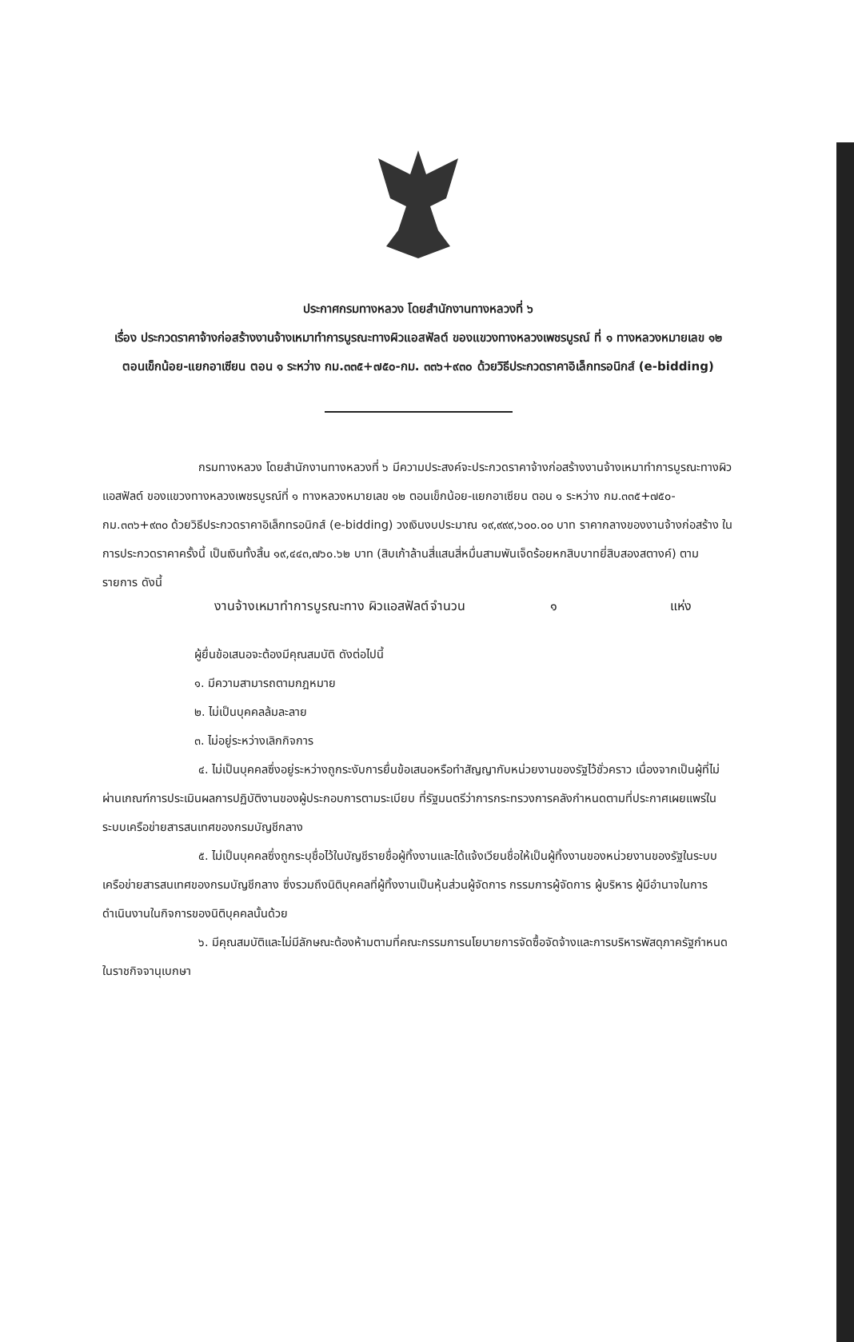ประกาศกรมทางหลวง โดยสำนักงานทางหลวงที่ ๖
เรื่อง ประกวดราคาจ้างก่อสร้างงานจ้างเหมาทำการบูรณะทางผิวแอสฟัลต์ ของแขวงทางหลวงเพชรบูรณ์ ที่ ๑ ทางหลวงหมายเลข ๑๒ ตอนเข็กน้อย-แยกอาเซียน ตอน ๑ ระหว่าง กม.๓๓๕+๗๕๐-กม. ๓๓๖+๙๓๐ ด้วยวิธีประกวดราคาอิเล็กทรอนิกส์ (e-bidding)
กรมทางหลวง โดยสำนักงานทางหลวงที่ ๖ มีความประสงค์จะประกวดราคาจ้างก่อสร้างงานจ้างเหมาทำการบูรณะทางผิวแอสฟัลต์ ของแขวงทางหลวงเพชรบูรณ์ที่ ๑ ทางหลวงหมายเลข ๑๒ ตอนเข็กน้อย-แยกอาเซียน ตอน ๑ ระหว่าง กม.๓๓๕+๗๕๐-กม.๓๓๖+๙๓๐ ด้วยวิธีประกวดราคาอิเล็กทรอนิกส์ (e-bidding) วงเงินงบประมาณ ๑๙,๙๙๙,๖๐๐.๐๐ บาท ราคากลางของงานจ้างก่อสร้าง ในการประกวดราคาครั้งนี้ เป็นเงินทั้งสิ้น ๑๙,๔๔๓,๗๖๐.๖๒ บาท (สิบเก้าล้านสี่แสนสี่หมื่นสามพันเจ็ดร้อยหกสิบบาทยี่สิบสองสตางค์) ตามรายการ ดังนี้
งานจ้างเหมาทำการบูรณะทาง ผิวแอสฟัลต์ จำนวน ๑ แห่ง
ผู้ยื่นข้อเสนอจะต้องมีคุณสมบัติ ดังต่อไปนี้
๑. มีความสามารถตามกฎหมาย
๒. ไม่เป็นบุคคลล้มละลาย
๓. ไม่อยู่ระหว่างเลิกกิจการ
๔. ไม่เป็นบุคคลซึ่งอยู่ระหว่างถูกระงับการยื่นข้อเสนอหรือทำสัญญากับหน่วยงานของรัฐไว้ชั่วคราว เนื่องจากเป็นผู้ที่ไม่ผ่านเกณฑ์การประเมินผลการปฏิบัติงานของผู้ประกอบการตามระเบียบ ที่รัฐมนตรีว่าการกระทรวงการคลังกำหนดตามที่ประกาศเผยแพร่ในระบบเครือข่ายสารสนเทศของกรมบัญชีกลาง
๕. ไม่เป็นบุคคลซึ่งถูกระบุชื่อไว้ในบัญชีรายชื่อผู้ทิ้งงานและได้แจ้งเวียนชื่อให้เป็นผู้ทิ้งงานของหน่วยงานของรัฐในระบบเครือข่ายสารสนเทศของกรมบัญชีกลาง ซึ่งรวมถึงนิติบุคคลที่ผู้ทิ้งงานเป็นหุ้นส่วนผู้จัดการ กรรมการผู้จัดการ ผู้บริหาร ผู้มีอำนาจในการดำเนินงานในกิจการของนิติบุคคลนั้นด้วย
๖. มีคุณสมบัติและไม่มีลักษณะต้องห้ามตามที่คณะกรรมการนโยบายการจัดซื้อจัดจ้างและการบริหารพัสดุภาครัฐกำหนดในราชกิจจานุเบกษา